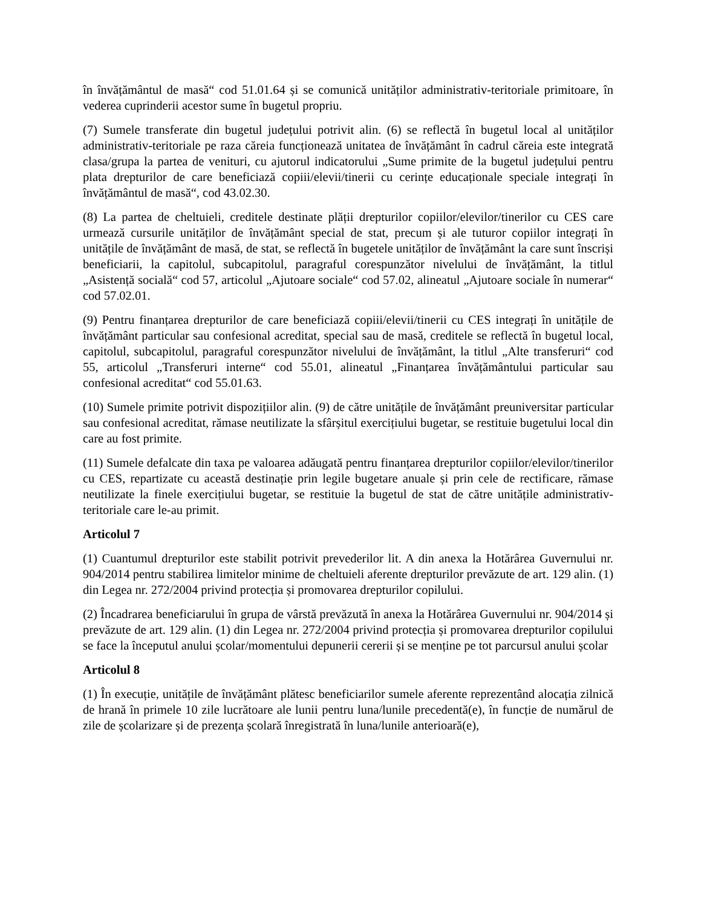în învățământul de masă“ cod 51.01.64 și se comunică unităților administrativ-teritoriale primitoare, în vederea cuprinderii acestor sume în bugetul propriu.
(7) Sumele transferate din bugetul județului potrivit alin. (6) se reflectă în bugetul local al unităților administrativ-teritoriale pe raza căreia funcționează unitatea de învățământ în cadrul căreia este integrată clasa/grupa la partea de venituri, cu ajutorul indicatorului „Sume primite de la bugetul județului pentru plata drepturilor de care beneficiază copiii/elevii/tinerii cu cerințe educaționale speciale integrați în învățământul de masă“, cod 43.02.30.
(8) La partea de cheltuieli, creditele destinate plății drepturilor copiilor/elevilor/tinerilor cu CES care urmează cursurile unităților de învățământ special de stat, precum și ale tuturor copiilor integrați în unitățile de învățământ de masă, de stat, se reflectă în bugetele unităților de învățământ la care sunt înscriși beneficiarii, la capitolul, subcapitolul, paragraful corespunzător nivelului de învățământ, la titlul „Asistență socială“ cod 57, articolul „Ajutoare sociale“ cod 57.02, alineatul „Ajutoare sociale în numerar“ cod 57.02.01.
(9) Pentru finanțarea drepturilor de care beneficiază copiii/elevii/tinerii cu CES integrați în unitățile de învățământ particular sau confesional acreditat, special sau de masă, creditele se reflectă în bugetul local, capitolul, subcapitolul, paragraful corespunzător nivelului de învățământ, la titlul „Alte transferuri“ cod 55, articolul „Transferuri interne“ cod 55.01, alineatul „Finanțarea învățământului particular sau confesional acreditat“ cod 55.01.63.
(10) Sumele primite potrivit dispozițiilor alin. (9) de către unitățile de învățământ preuniversitar particular sau confesional acreditat, rămase neutilizate la sfârșitul exercițiului bugetar, se restituie bugetului local din care au fost primite.
(11) Sumele defalcate din taxa pe valoarea adăugată pentru finanțarea drepturilor copiilor/elevilor/tinerilor cu CES, repartizate cu această destinație prin legile bugetare anuale și prin cele de rectificare, rămase neutilizate la finele exercițiului bugetar, se restituie la bugetul de stat de către unitățile administrativ-teritoriale care le-au primit.
Articolul 7
(1) Cuantumul drepturilor este stabilit potrivit prevederilor lit. A din anexa la Hotărârea Guvernului nr. 904/2014 pentru stabilirea limitelor minime de cheltuieli aferente drepturilor prevăzute de art. 129 alin. (1) din Legea nr. 272/2004 privind protecția și promovarea drepturilor copilului.
(2) Încadrarea beneficiarului în grupa de vârstă prevăzută în anexa la Hotărârea Guvernului nr. 904/2014 și prevăzute de art. 129 alin. (1) din Legea nr. 272/2004 privind protecția și promovarea drepturilor copilului se face la începutul anului școlar/momentului depunerii cererii și se menține pe tot parcursul anului școlar
Articolul 8
(1) În execuție, unitățile de învățământ plătesc beneficiarilor sumele aferente reprezentând alocația zilnică de hrană în primele 10 zile lucrătoare ale lunii pentru luna/lunile precedentă(e), în funcție de numărul de zile de școlarizare și de prezența școlară înregistrată în luna/lunile anterioară(e),